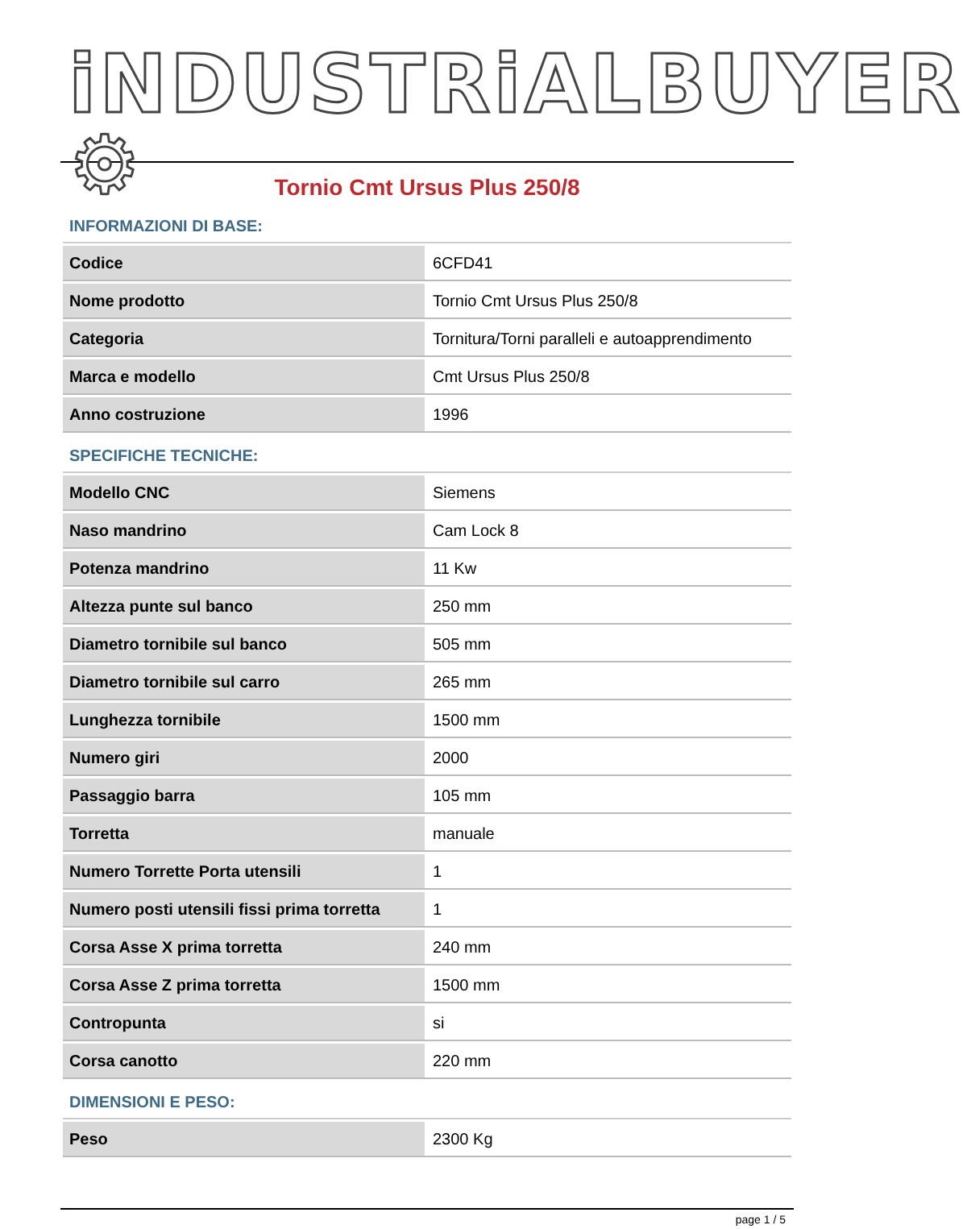iNDUSTRiALBUYER ⚙
Tornio Cmt Ursus Plus 250/8
INFORMAZIONI DI BASE:
| Codice | 6CFD41 |
| Nome prodotto | Tornio Cmt Ursus Plus 250/8 |
| Categoria | Tornitura/Torni paralleli e autoapprendimento |
| Marca e modello | Cmt Ursus Plus 250/8 |
| Anno costruzione | 1996 |
SPECIFICHE TECNICHE:
| Modello CNC | Siemens |
| Naso mandrino | Cam Lock 8 |
| Potenza mandrino | 11 Kw |
| Altezza punte sul banco | 250 mm |
| Diametro tornibile sul banco | 505 mm |
| Diametro tornibile sul carro | 265 mm |
| Lunghezza tornibile | 1500 mm |
| Numero giri | 2000 |
| Passaggio barra | 105 mm |
| Torretta | manuale |
| Numero Torrette Porta utensili | 1 |
| Numero posti utensili fissi prima torretta | 1 |
| Corsa Asse X prima torretta | 240 mm |
| Corsa Asse Z prima torretta | 1500 mm |
| Contropunta | si |
| Corsa canotto | 220 mm |
DIMENSIONI E PESO:
| Peso | 2300 Kg |
page 1 / 5